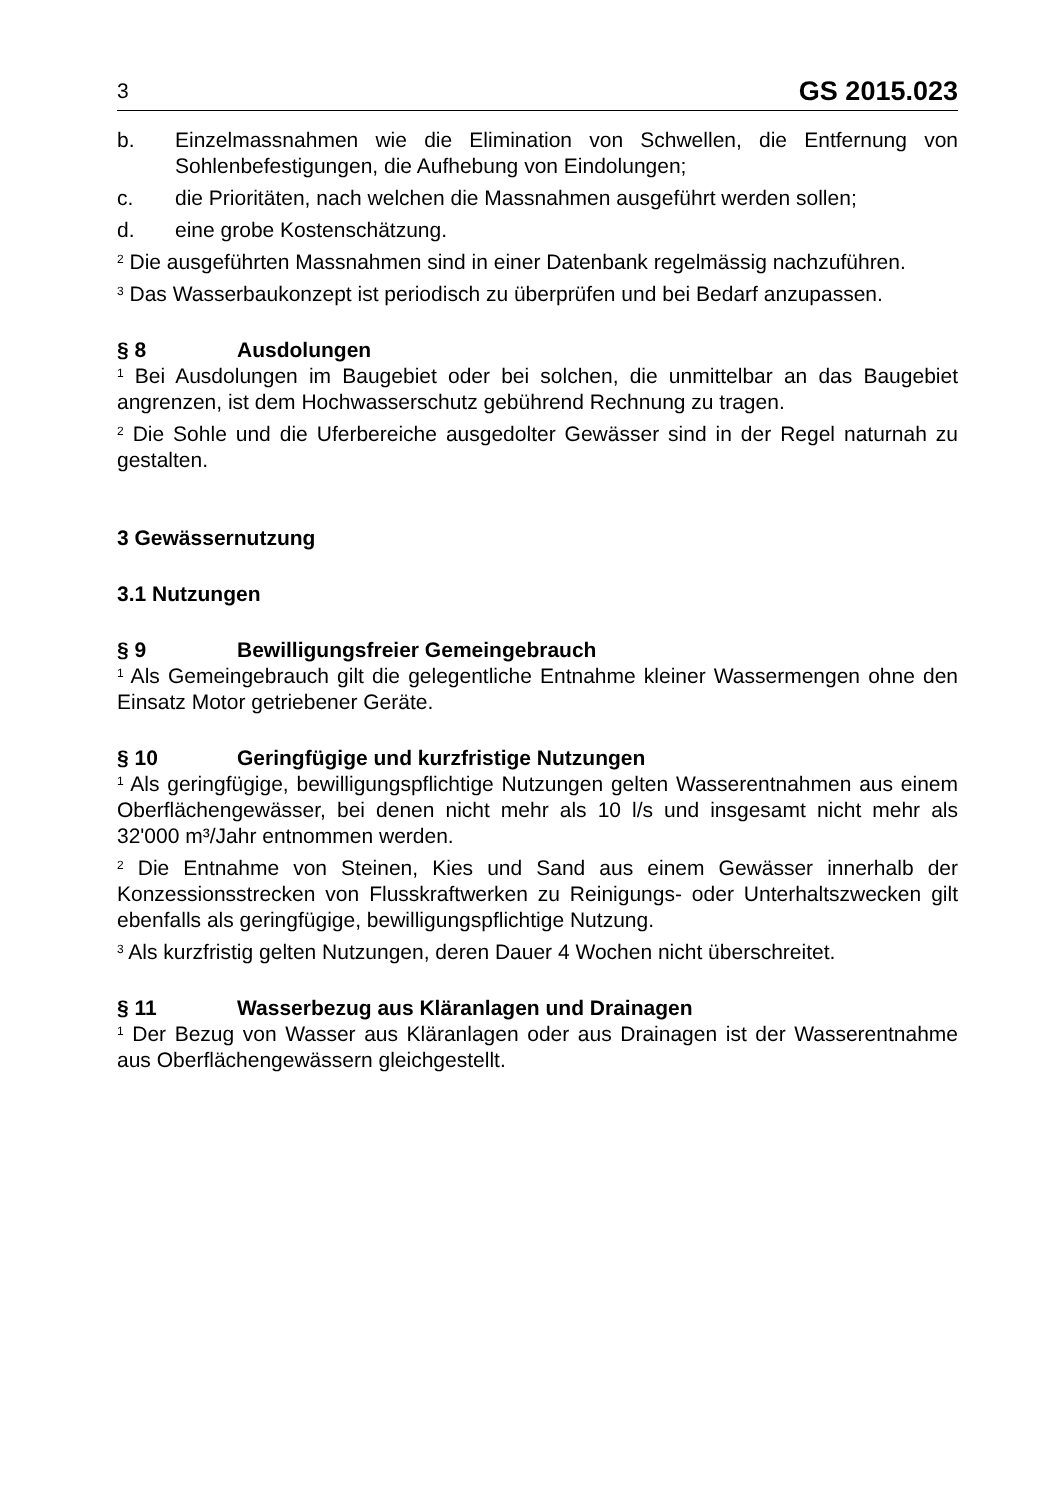3 GS 2015.023
b. Einzelmassnahmen wie die Elimination von Schwellen, die Entfernung von Sohlenbefestigungen, die Aufhebung von Eindolungen;
c. die Prioritäten, nach welchen die Massnahmen ausgeführt werden sollen;
d. eine grobe Kostenschätzung.
<sup>2</sup> Die ausgeführten Massnahmen sind in einer Datenbank regelmässig nachzuführen.
<sup>3</sup> Das Wasserbaukonzept ist periodisch zu überprüfen und bei Bedarf anzupassen.
§ 8 Ausdolungen
<sup>1</sup> Bei Ausdolungen im Baugebiet oder bei solchen, die unmittelbar an das Baugebiet angrenzen, ist dem Hochwasserschutz gebührend Rechnung zu tragen.
<sup>2</sup> Die Sohle und die Uferbereiche ausgedolter Gewässer sind in der Regel naturnah zu gestalten.
3 Gewässernutzung
3.1 Nutzungen
§ 9 Bewilligungsfreier Gemeingebrauch
<sup>1</sup> Als Gemeingebrauch gilt die gelegentliche Entnahme kleiner Wassermengen ohne den Einsatz Motor getriebener Geräte.
§ 10 Geringfügige und kurzfristige Nutzungen
<sup>1</sup> Als geringfügige, bewilligungspflichtige Nutzungen gelten Wasserentnahmen aus einem Oberflächengewässer, bei denen nicht mehr als 10 l/s und insgesamt nicht mehr als 32'000 m³/Jahr entnommen werden.
<sup>2</sup> Die Entnahme von Steinen, Kies und Sand aus einem Gewässer innerhalb der Konzessionsstrecken von Flusskraftwerken zu Reinigungs- oder Unterhaltszwecken gilt ebenfalls als geringfügige, bewilligungspflichtige Nutzung.
<sup>3</sup> Als kurzfristig gelten Nutzungen, deren Dauer 4 Wochen nicht überschreitet.
§ 11 Wasserbezug aus Kläranlagen und Drainagen
<sup>1</sup> Der Bezug von Wasser aus Kläranlagen oder aus Drainagen ist der Wasserentnahme aus Oberflächengewässern gleichgestellt.